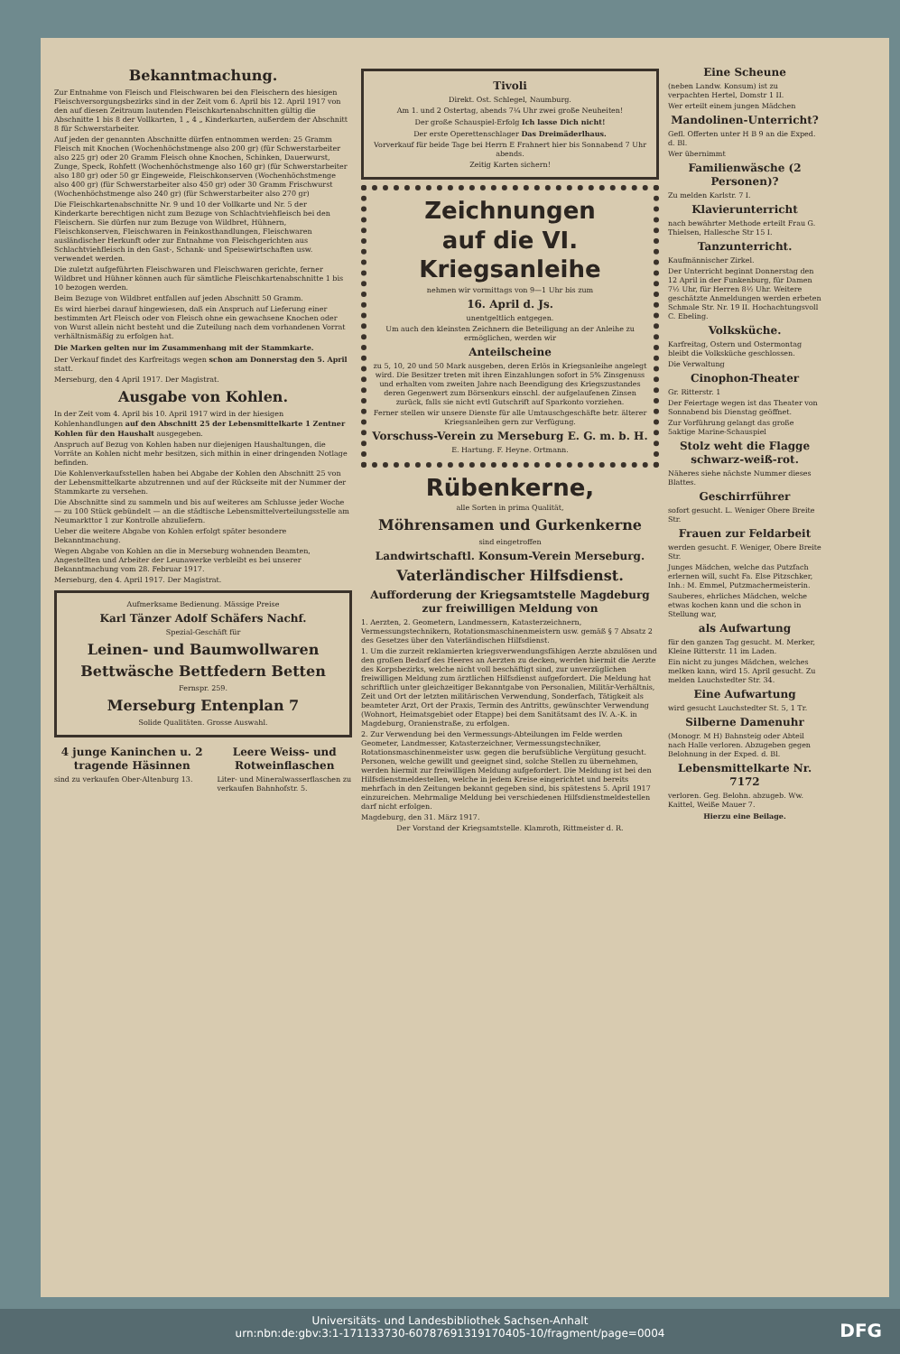Bekanntmachung.
Zur Entnahme von Fleisch und Fleischwaren bei den Fleischern des hiesigen Fleischversorgungsbezirks sind in der Zeit vom 6. April bis 12. April 1917 von den auf diesen Zeitraum lautenden Fleischkartenabschnitten gültig die Abschnitte 1 bis 8 der Vollkarten, 1 „ 4 „ Kinderkarten, außerdem der Abschnitt 8 für Schwerstarbeiter.
Auf jeden der genannten Abschnitte dürfen entnommen werden: 25 Gramm Fleisch mit Knochen (Wochenhöchstmenge also 200 gr) (für Schwerstarbeiter also 225 gr) oder 20 Gramm Fleisch ohne Knochen, Schinken, Dauerwurst, Zunge, Speck, Rohfett (Wochenhöchstmenge also 160 gr) (für Schwerstarbeiter also 180 gr) oder 50 gr Eingeweide, Fleischkonserven (Wochenhöchstmenge also 400 gr) (für Schwerstarbeiter also 450 gr) oder 30 Gramm Frischwurst (Wochenhöchstmenge also 240 gr) (für Schwerstarbeiter also 270 gr)
Die Fleischkartenabschnitte Nr. 9 und 10 der Vollkarte und Nr. 5 der Kinderkarte berechtigen nicht zum Bezuge von Schlachtviehfleisch bei den Fleischern. Sie dürfen nur zum Bezuge von Wildbret, Hühnern, Fleischkonserven, Fleischwaren in Feinkosthandlungen, Fleischwaren ausländischer Herkunft oder zur Entnahme von Fleischgerichten aus Schlachtviehfleisch in den Gast-, Schank- und Speisewirtschaften usw. verwendet werden.
Die zuletzt aufgeführten Fleischwaren und Fleischwaren gerichte, ferner Wildbret und Hühner können auch für sämtliche Fleischkartenabschnitte 1 bis 10 bezogen werden.
Beim Bezuge von Wildbret entfallen auf jeden Abschnitt 50 Gramm.
Es wird hierbei darauf hingewiesen, daß ein Anspruch auf Lieferung einer bestimmten Art Fleisch oder von Fleisch ohne ein gewachsene Knochen oder von Wurst allein nicht besteht und die Zuteilung nach dem vorhandenen Vorrat verhältnismäßig zu erfolgen hat.
Die Marken gelten nur im Zusammenhang mit der Stammkarte.
Der Verkauf findet des Karfreitags wegen schon am Donnerstag den 5. April statt.
Merseburg, den 4 April 1917. Der Magistrat.
Ausgabe von Kohlen.
In der Zeit vom 4. April bis 10. April 1917 wird in der hiesigen Kohlenhandlungen auf den Abschnitt 25 der Lebensmittelkarte 1 Zentner Kohlen für den Haushalt ausgegeben.
Anspruch auf Bezug von Kohlen haben nur diejenigen Haushaltungen, die Vorräte an Kohlen nicht mehr besitzen, sich mithin in einer dringenden Notlage befinden.
Die Kohlenverkaufsstellen haben bei Abgabe der Kohlen den Abschnitt 25 von der Lebensmittelkarte abzutrennen und auf der Rückseite mit der Nummer der Stammkarte zu versehen.
Die Abschnitte sind zu sammeln und bis auf weiteres am Schlusse jeder Woche — zu 100 Stück gebündelt — an die städtische Lebensmittelverteilungsstelle am Neumarkttor 1 zur Kontrolle abzuliefern.
Ueber die weitere Abgabe von Kohlen erfolgt später besondere Bekanntmachung.
Wegen Abgabe von Kohlen an die in Merseburg wohnenden Beamten, Angestellten und Arbeiter der Leunawerke verbleibt es bei unserer Bekanntmachung vom 28. Februar 1917.
Merseburg, den 4. April 1917. Der Magistrat.
Aufmerksame Bedienung. Mässige Preise
Karl Tänzer Adolf Schäfers Nachf.
Spezial-Geschäft für
Leinen- und Baumwollwaren
Bettwäsche Bettfedern Betten
Fernspr. 259.
Merseburg Entenplan 7
Solide Qualitäten. Grosse Auswahl.
4 junge Kaninchen u. 2 tragende Häsinnen
sind zu verkaufen Ober-Altenburg 13.
Leere Weiss- und Rotweinflaschen
Liter- und Mineralwasserflaschen zu verkaufen Bahnhofstr. 5.
Tivoli
Direkt. Ost. Schlegel, Naumburg.
Am 1. und 2 Ostertag, abends 7¼ Uhr zwei große Neuheiten!
Der große Schauspiel-Erfolg Ich lasse Dich nicht!
Der erste Operettenschlager Das Dreimäderlhaus.
Vorverkauf für beide Tage bei Herrn E Frahnert hier bis Sonnabend 7 Uhr abends.
Zeitig Karten sichern!
Zeichnungen
auf die VI. Kriegsanleihe
nehmen wir vormittags von 9—1 Uhr bis zum
16. April d. Js.
unentgeltlich entgegen.
Um auch den kleinsten Zeichnern die Beteiligung an der Anleihe zu ermöglichen, werden wir
Anteilscheine
zu 5, 10, 20 und 50 Mark ausgeben, deren Erlös in Kriegsanleihe angelegt wird. Die Besitzer treten mit ihren Einzahlungen sofort in 5% Zinsgenuss und erhalten vom zweiten Jahre nach Beendigung des Kriegszustandes deren Gegenwert zum Börsenkurs einschl. der aufgelaufenen Zinsen zurück, falls sie nicht evtl Gutschrift auf Sparkonto vorziehen.
Ferner stellen wir unsere Dienste für alle Umtauschgeschäfte betr. älterer Kriegsanleihen gern zur Verfügung.
Vorschuss-Verein zu Merseburg E. G. m. b. H.
E. Hartung. F. Heyne. Ortmann.
Rübenkerne,
alle Sorten in prima Qualität,
Möhrensamen und Gurkenkerne
sind eingetroffen
Landwirtschaftl. Konsum-Verein Merseburg.
Vaterländischer Hilfsdienst.
Aufforderung der Kriegsamtstelle Magdeburg zur freiwilligen Meldung von
1. Aerzten, 2. Geometern, Landmessern, Katasterzeichnern, Vermessungstechnikern, Rotationsmaschinenmeistern usw. gemäß § 7 Absatz 2 des Gesetzes über den Vaterländischen Hilfsdienst.
1. Um die zurzeit reklamierten kriegsverwendungsfähigen Aerzte abzulösen und den großen Bedarf des Heeres an Aerzten zu decken, werden hiermit die Aerzte des Korpsbezirks, welche nicht voll beschäftigt sind, zur unverzüglichen freiwilligen Meldung zum ärztlichen Hilfsdienst aufgefordert. Die Meldung hat schriftlich unter gleichzeitiger Bekanntgabe von Personalien, Militär-Verhältnis, Zeit und Ort der letzten militärischen Verwendung, Sonderfach, Tätigkeit als beamteter Arzt, Ort der Praxis, Termin des Antritts, gewünschter Verwendung (Wohnort, Heimatsgebiet oder Etappe) bei dem Sanitätsamt des IV. A.-K. in Magdeburg, Oranienstraße, zu erfolgen.
2. Zur Verwendung bei den Vermessungs-Abteilungen im Felde werden Geometer, Landmesser, Katasterzeichner, Vermessungstechniker, Rotationsmaschinenmeister usw. gegen die berufsübliche Vergütung gesucht. Personen, welche gewillt und geeignet sind, solche Stellen zu übernehmen, werden hiermit zur freiwilligen Meldung aufgefordert. Die Meldung ist bei den Hilfsdienstmeldestellen, welche in jedem Kreise eingerichtet und bereits mehrfach in den Zeitungen bekannt gegeben sind, bis spätestens 5. April 1917 einzureichen. Mehrmalige Meldung bei verschiedenen Hilfsdienstmeldestellen darf nicht erfolgen.
Magdeburg, den 31. März 1917.
Der Vorstand der Kriegsamtstelle. Klamroth, Rittmeister d. R.
Eine Scheune
(neben Landw. Konsum) ist zu verpachten Hertel, Domstr 1 II.
Wer erteilt einem jungen Mädchen
Mandolinen-Unterricht?
Gefl. Offerten unter H B 9 an die Exped. d. Bl.
Wer übernimmt
Familienwäsche (2 Personen)?
Zu melden Karlstr. 7 I.
Klavierunterricht
nach bewährter Methode erteilt Frau G. Thielsen, Hallesche Str 15 I.
Tanzunterricht.
Kaufmännischer Zirkel.
Der Unterricht beginnt Donnerstag den 12 April in der Funkenburg, für Damen 7½ Uhr, für Herren 8½ Uhr. Weitere geschätzte Anmeldungen werden erbeten Schmale Str. Nr. 19 II. Hochachtungsvoll C. Ebeling.
Volksküche.
Karfreitag, Ostern und Ostermontag bleibt die Volksküche geschlossen.
Die Verwaltung
Cinophon-Theater
Gr. Ritterstr. 1
Der Feiertage wegen ist das Theater von Sonnabend bis Dienstag geöffnet.
Zur Vorführung gelangt das große 5aktige Marine-Schauspiel
Stolz weht die Flagge schwarz-weiß-rot.
Näheres siehe nächste Nummer dieses Blattes.
Geschirrführer
sofort gesucht. L. Weniger Obere Breite Str.
Frauen zur Feldarbeit
werden gesucht. F. Weniger, Obere Breite Str.
Junges Mädchen, welche das Putzfach erlernen will, sucht Fa. Else Pitzschker, Inh.: M. Emmel, Putzmachermeisterin.
Sauberes, ehrliches Mädchen, welche etwas kochen kann und die schon in Stellung war,
als Aufwartung
für den ganzen Tag gesucht. M. Merker, Kleine Ritterstr. 11 im Laden.
Ein nicht zu junges Mädchen, welches melken kann, wird 15. April gesucht. Zu melden Lauchstedter Str. 34.
Eine Aufwartung
wird gesucht Lauchstedter St. 5, 1 Tr.
Silberne Damenuhr
(Monogr. M H) Bahnsteig oder Abteil nach Halle verloren. Abzugeben gegen Belohnung in der Exped. d. Bl.
Lebensmittelkarte Nr. 7172
verloren. Geg. Belohn. abzugeb. Ww. Kaittel, Weiße Mauer 7.
Hierzu eine Beilage.
Universitäts- und Landesbibliothek Sachsen-Anhalt
urn:nbn:de:gbv:3:1-171133730-60787691319170405-10/fragment/page=0004
DFG